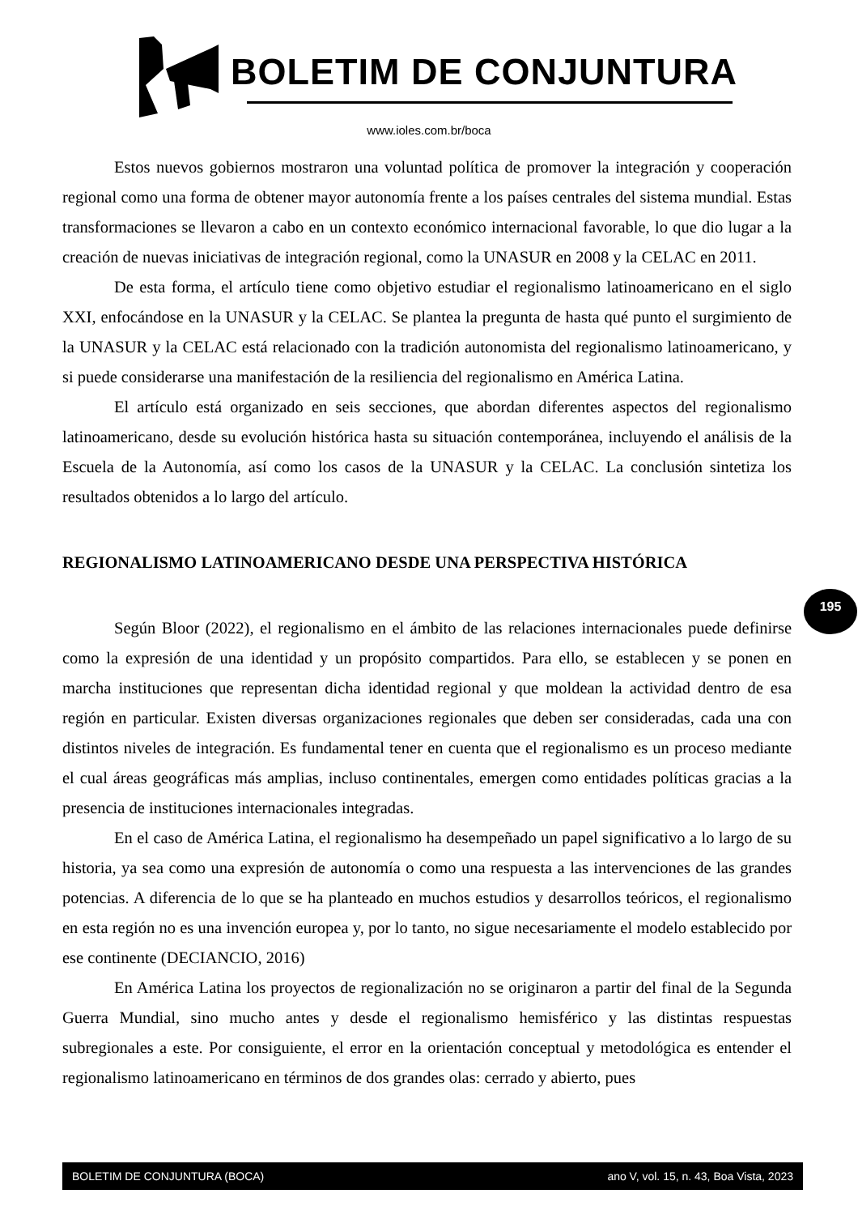BOLETIM DE CONJUNTURA
www.ioles.com.br/boca
Estos nuevos gobiernos mostraron una voluntad política de promover la integración y cooperación regional como una forma de obtener mayor autonomía frente a los países centrales del sistema mundial. Estas transformaciones se llevaron a cabo en un contexto económico internacional favorable, lo que dio lugar a la creación de nuevas iniciativas de integración regional, como la UNASUR en 2008 y la CELAC en 2011.
De esta forma, el artículo tiene como objetivo estudiar el regionalismo latinoamericano en el siglo XXI, enfocándose en la UNASUR y la CELAC. Se plantea la pregunta de hasta qué punto el surgimiento de la UNASUR y la CELAC está relacionado con la tradición autonomista del regionalismo latinoamericano, y si puede considerarse una manifestación de la resiliencia del regionalismo en América Latina.
El artículo está organizado en seis secciones, que abordan diferentes aspectos del regionalismo latinoamericano, desde su evolución histórica hasta su situación contemporánea, incluyendo el análisis de la Escuela de la Autonomía, así como los casos de la UNASUR y la CELAC. La conclusión sintetiza los resultados obtenidos a lo largo del artículo.
REGIONALISMO LATINOAMERICANO DESDE UNA PERSPECTIVA HISTÓRICA
Según Bloor (2022), el regionalismo en el ámbito de las relaciones internacionales puede definirse como la expresión de una identidad y un propósito compartidos. Para ello, se establecen y se ponen en marcha instituciones que representan dicha identidad regional y que moldean la actividad dentro de esa región en particular. Existen diversas organizaciones regionales que deben ser consideradas, cada una con distintos niveles de integración. Es fundamental tener en cuenta que el regionalismo es un proceso mediante el cual áreas geográficas más amplias, incluso continentales, emergen como entidades políticas gracias a la presencia de instituciones internacionales integradas.
En el caso de América Latina, el regionalismo ha desempeñado un papel significativo a lo largo de su historia, ya sea como una expresión de autonomía o como una respuesta a las intervenciones de las grandes potencias. A diferencia de lo que se ha planteado en muchos estudios y desarrollos teóricos, el regionalismo en esta región no es una invención europea y, por lo tanto, no sigue necesariamente el modelo establecido por ese continente (DECIANCIO, 2016)
En América Latina los proyectos de regionalización no se originaron a partir del final de la Segunda Guerra Mundial, sino mucho antes y desde el regionalismo hemisférico y las distintas respuestas subregionales a este. Por consiguiente, el error en la orientación conceptual y metodológica es entender el regionalismo latinoamericano en términos de dos grandes olas: cerrado y abierto, pues
195
BOLETIM DE CONJUNTURA (BOCA) ano V, vol. 15, n. 43, Boa Vista, 2023